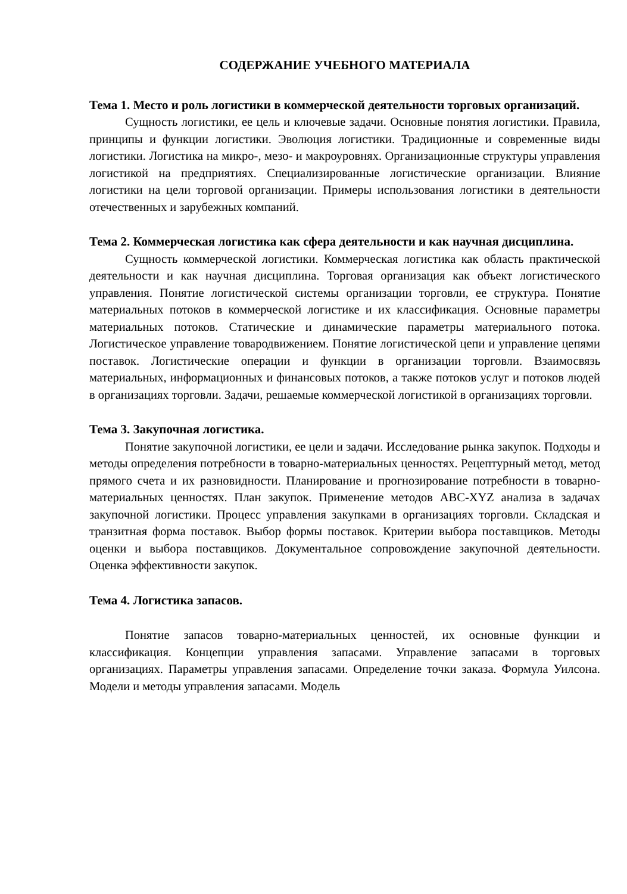СОДЕРЖАНИЕ УЧЕБНОГО МАТЕРИАЛА
Тема 1. Место и роль логистики в коммерческой деятельности торговых организаций.
Сущность логистики, ее цель и ключевые задачи. Основные понятия логистики. Правила, принципы и функции логистики. Эволюция логистики. Традиционные и современные виды логистики. Логистика на микро-, мезо- и макроуровнях. Организационные структуры управления логистикой на предприятиях. Специализированные логистические организации. Влияние логистики на цели торговой организации. Примеры использования логистики в деятельности отечественных и зарубежных компаний.
Тема 2. Коммерческая логистика как сфера деятельности и как научная дисциплина.
Сущность коммерческой логистики. Коммерческая логистика как область практической деятельности и как научная дисциплина. Торговая организация как объект логистического управления. Понятие логистической системы организации торговли, ее структура. Понятие материальных потоков в коммерческой логистике и их классификация. Основные параметры материальных потоков. Статические и динамические параметры материального потока. Логистическое управление товародвижением. Понятие логистической цепи и управление цепями поставок. Логистические операции и функции в организации торговли. Взаимосвязь материальных, информационных и финансовых потоков, а также потоков услуг и потоков людей в организациях торговли. Задачи, решаемые коммерческой логистикой в организациях торговли.
Тема 3. Закупочная логистика.
Понятие закупочной логистики, ее цели и задачи. Исследование рынка закупок. Подходы и методы определения потребности в товарно-материальных ценностях. Рецептурный метод, метод прямого счета и их разновидности. Планирование и прогнозирование потребности в товарно-материальных ценностях. План закупок. Применение методов ABC-XYZ анализа в задачах закупочной логистики. Процесс управления закупками в организациях торговли. Складская и транзитная форма поставок. Выбор формы поставок. Критерии выбора поставщиков. Методы оценки и выбора поставщиков. Документальное сопровождение закупочной деятельности. Оценка эффективности закупок.
Тема 4. Логистика запасов.
Понятие запасов товарно-материальных ценностей, их основные функции и классификация. Концепции управления запасами. Управление запасами в торговых организациях. Параметры управления запасами. Определение точки заказа. Формула Уилсона. Модели и методы управления запасами. Модель